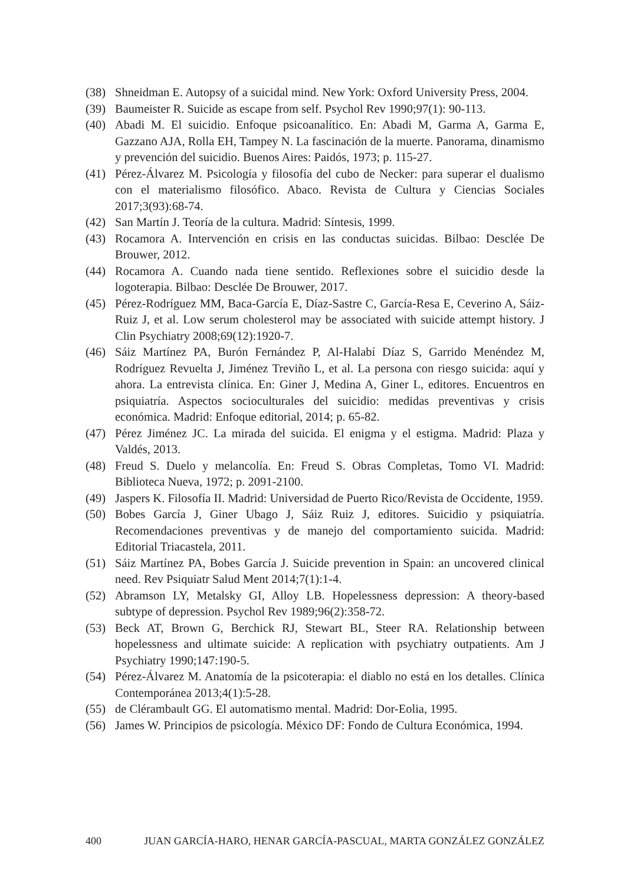(38) Shneidman E. Autopsy of a suicidal mind. New York: Oxford University Press, 2004.
(39) Baumeister R. Suicide as escape from self. Psychol Rev 1990;97(1): 90-113.
(40) Abadi M. El suicidio. Enfoque psicoanalítico. En: Abadi M, Garma A, Garma E, Gazzano AJA, Rolla EH, Tampey N. La fascinación de la muerte. Panorama, dinamismo y prevención del suicidio. Buenos Aires: Paidós, 1973; p. 115-27.
(41) Pérez-Álvarez M. Psicología y filosofía del cubo de Necker: para superar el dualismo con el materialismo filosófico. Abaco. Revista de Cultura y Ciencias Sociales 2017;3(93):68-74.
(42) San Martín J. Teoría de la cultura. Madrid: Síntesis, 1999.
(43) Rocamora A. Intervención en crisis en las conductas suicidas. Bilbao: Desclée De Brouwer, 2012.
(44) Rocamora A. Cuando nada tiene sentido. Reflexiones sobre el suicidio desde la logoterapia. Bilbao: Desclée De Brouwer, 2017.
(45) Pérez-Rodríguez MM, Baca-García E, Díaz-Sastre C, García-Resa E, Ceverino A, Sáiz-Ruiz J, et al. Low serum cholesterol may be associated with suicide attempt history. J Clin Psychiatry 2008;69(12):1920-7.
(46) Sáiz Martínez PA, Burón Fernández P, Al-Halabí Díaz S, Garrido Menéndez M, Rodríguez Revuelta J, Jiménez Treviño L, et al. La persona con riesgo suicida: aquí y ahora. La entrevista clínica. En: Giner J, Medina A, Giner L, editores. Encuentros en psiquiatría. Aspectos socioculturales del suicidio: medidas preventivas y crisis económica. Madrid: Enfoque editorial, 2014; p. 65-82.
(47) Pérez Jiménez JC. La mirada del suicida. El enigma y el estigma. Madrid: Plaza y Valdés, 2013.
(48) Freud S. Duelo y melancolía. En: Freud S. Obras Completas, Tomo VI. Madrid: Biblioteca Nueva, 1972; p. 2091-2100.
(49) Jaspers K. Filosofía II. Madrid: Universidad de Puerto Rico/Revista de Occidente, 1959.
(50) Bobes García J, Giner Ubago J, Sáiz Ruiz J, editores. Suicidio y psiquiatría. Recomendaciones preventivas y de manejo del comportamiento suicida. Madrid: Editorial Triacastela, 2011.
(51) Sáiz Martínez PA, Bobes García J. Suicide prevention in Spain: an uncovered clinical need. Rev Psiquiatr Salud Ment 2014;7(1):1-4.
(52) Abramson LY, Metalsky GI, Alloy LB. Hopelessness depression: A theory-based subtype of depression. Psychol Rev 1989;96(2):358-72.
(53) Beck AT, Brown G, Berchick RJ, Stewart BL, Steer RA. Relationship between hopelessness and ultimate suicide: A replication with psychiatry outpatients. Am J Psychiatry 1990;147:190-5.
(54) Pérez-Álvarez M. Anatomía de la psicoterapia: el diablo no está en los detalles. Clínica Contemporánea 2013;4(1):5-28.
(55) de Clérambault GG. El automatismo mental. Madrid: Dor-Eolia, 1995.
(56) James W. Principios de psicología. México DF: Fondo de Cultura Económica, 1994.
400 JUAN GARCÍA-HARO, HENAR GARCÍA-PASCUAL, MARTA GONZÁLEZ GONZÁLEZ